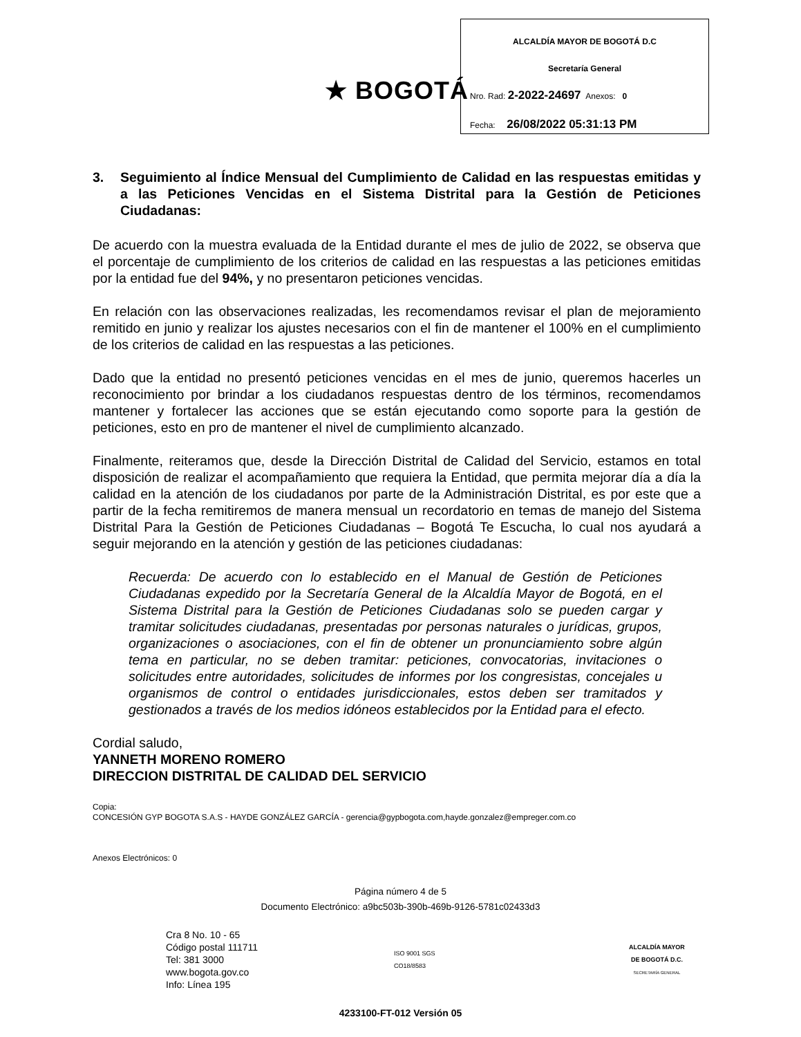★ BOGOTÁ
ALCALDÍA MAYOR DE BOGOTÁ D.C
Secretaría General
Nro. Rad: 2-2022-24697 Anexos: 0
Fecha: 26/08/2022 05:31:13 PM
3. Seguimiento al Índice Mensual del Cumplimiento de Calidad en las respuestas emitidas y a las Peticiones Vencidas en el Sistema Distrital para la Gestión de Peticiones Ciudadanas:
De acuerdo con la muestra evaluada de la Entidad durante el mes de julio de 2022, se observa que el porcentaje de cumplimiento de los criterios de calidad en las respuestas a las peticiones emitidas por la entidad fue del 94%, y no presentaron peticiones vencidas.
En relación con las observaciones realizadas, les recomendamos revisar el plan de mejoramiento remitido en junio y realizar los ajustes necesarios con el fin de mantener el 100% en el cumplimiento de los criterios de calidad en las respuestas a las peticiones.
Dado que la entidad no presentó peticiones vencidas en el mes de junio, queremos hacerles un reconocimiento por brindar a los ciudadanos respuestas dentro de los términos, recomendamos mantener y fortalecer las acciones que se están ejecutando como soporte para la gestión de peticiones, esto en pro de mantener el nivel de cumplimiento alcanzado.
Finalmente, reiteramos que, desde la Dirección Distrital de Calidad del Servicio, estamos en total disposición de realizar el acompañamiento que requiera la Entidad, que permita mejorar día a día la calidad en la atención de los ciudadanos por parte de la Administración Distrital, es por este que a partir de la fecha remitiremos de manera mensual un recordatorio en temas de manejo del Sistema Distrital Para la Gestión de Peticiones Ciudadanas – Bogotá Te Escucha, lo cual nos ayudará a seguir mejorando en la atención y gestión de las peticiones ciudadanas:
Recuerda: De acuerdo con lo establecido en el Manual de Gestión de Peticiones Ciudadanas expedido por la Secretaría General de la Alcaldía Mayor de Bogotá, en el Sistema Distrital para la Gestión de Peticiones Ciudadanas solo se pueden cargar y tramitar solicitudes ciudadanas, presentadas por personas naturales o jurídicas, grupos, organizaciones o asociaciones, con el fin de obtener un pronunciamiento sobre algún tema en particular, no se deben tramitar: peticiones, convocatorias, invitaciones o solicitudes entre autoridades, solicitudes de informes por los congresistas, concejales u organismos de control o entidades jurisdiccionales, estos deben ser tramitados y gestionados a través de los medios idóneos establecidos por la Entidad para el efecto.
Cordial saludo,
YANNETH MORENO ROMERO
DIRECCION DISTRITAL DE CALIDAD DEL SERVICIO
Copia:
CONCESIÓN GYP BOGOTA S.A.S - HAYDE GONZÁLEZ GARCÍA - gerencia@gypbogota.com,hayde.gonzalez@empreger.com.co
Anexos Electrónicos: 0
Página número 4 de 5
Documento Electrónico: a9bc503b-390b-469b-9126-5781c02433d3
Cra 8 No. 10 - 65
Código postal 111711
Tel: 381 3000
www.bogota.gov.co
Info: Línea 195
ISO 9001 SGS
CO18/8583
ALCALDÍA MAYOR
DE BOGOTÁ D.C.
SECRETARÍA GENERAL
4233100-FT-012 Versión 05